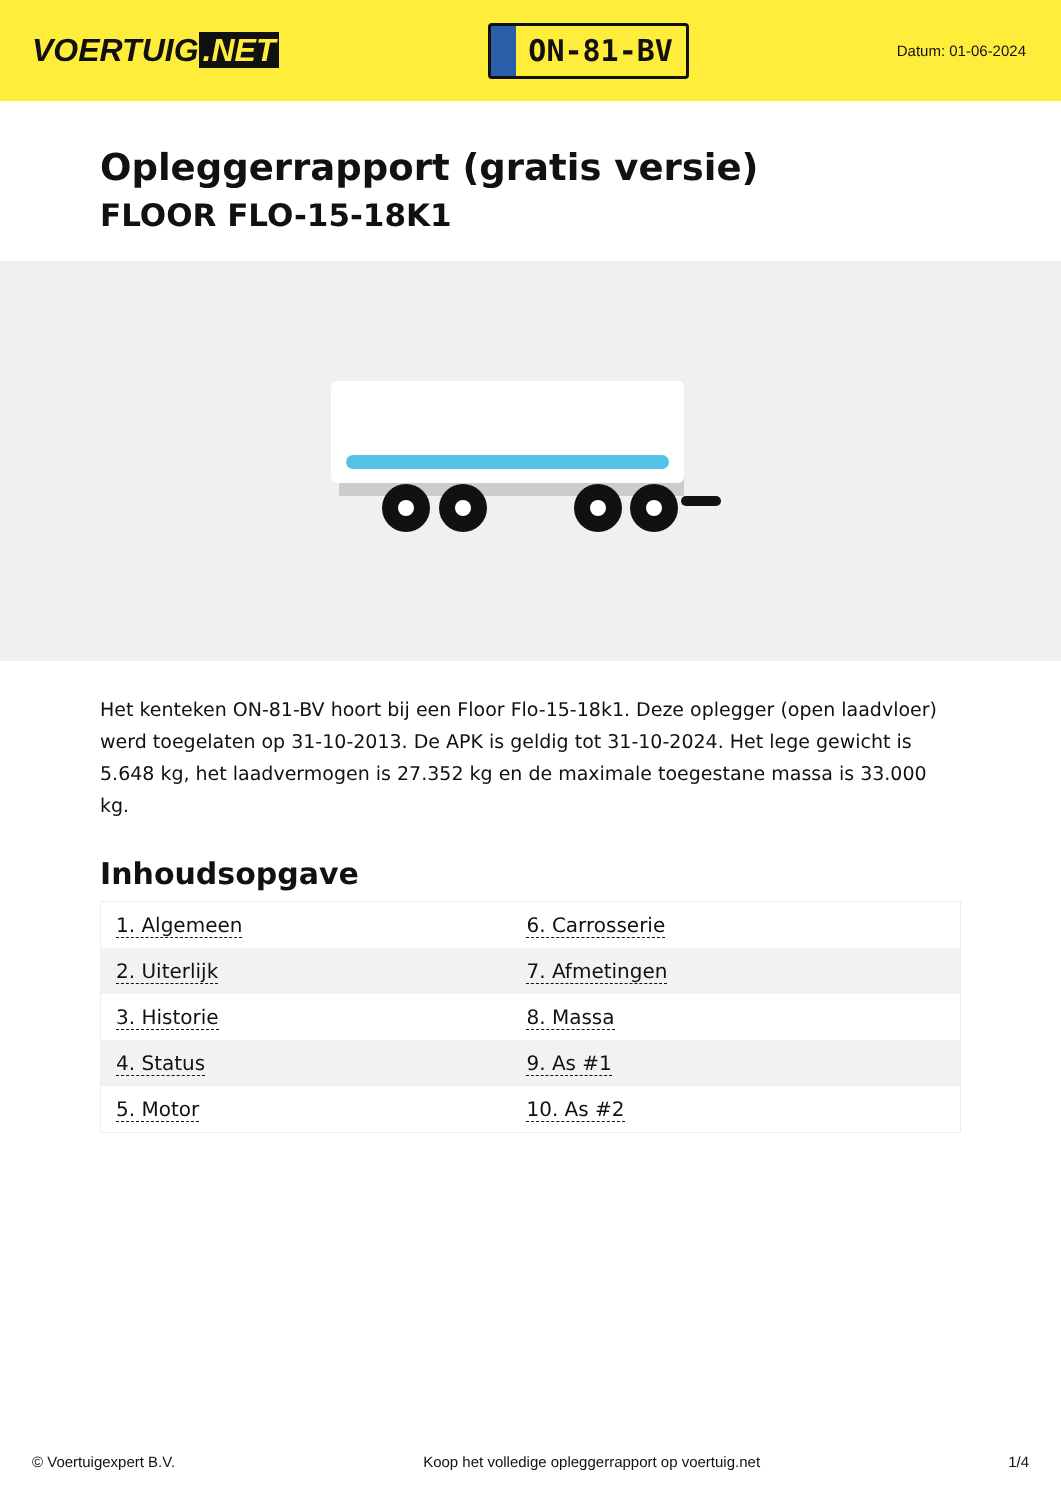VOERTUIG.NET
ON-81-BV
Datum: 01-06-2024
Opleggerrapport (gratis versie)
FLOOR FLO-15-18K1
Het kenteken ON-81-BV hoort bij een Floor Flo-15-18k1. Deze oplegger (open laadvloer) werd toegelaten op 31-10-2013. De APK is geldig tot 31-10-2024. Het lege gewicht is 5.648 kg, het laadvermogen is 27.352 kg en de maximale toegestane massa is 33.000 kg.
Inhoudsopgave
| 1. Algemeen | 6. Carrosserie |
| 2. Uiterlijk | 7. Afmetingen |
| 3. Historie | 8. Massa |
| 4. Status | 9. As #1 |
| 5. Motor | 10. As #2 |
© Voertuigexpert B.V. Koop het volledige opleggerrapport op voertuig.net 1/4